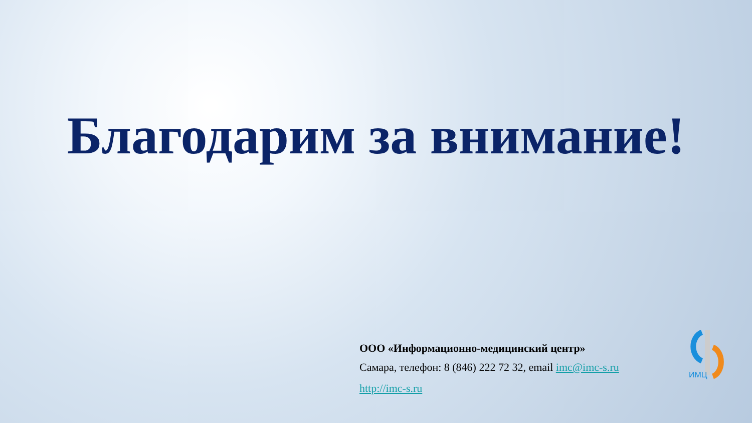Благодарим за внимание!
ООО «Информационно-медицинский центр»
Самара, телефон: 8 (846) 222 72 32, email imc@imc-s.ru
http://imc-s.ru
ИМЦ